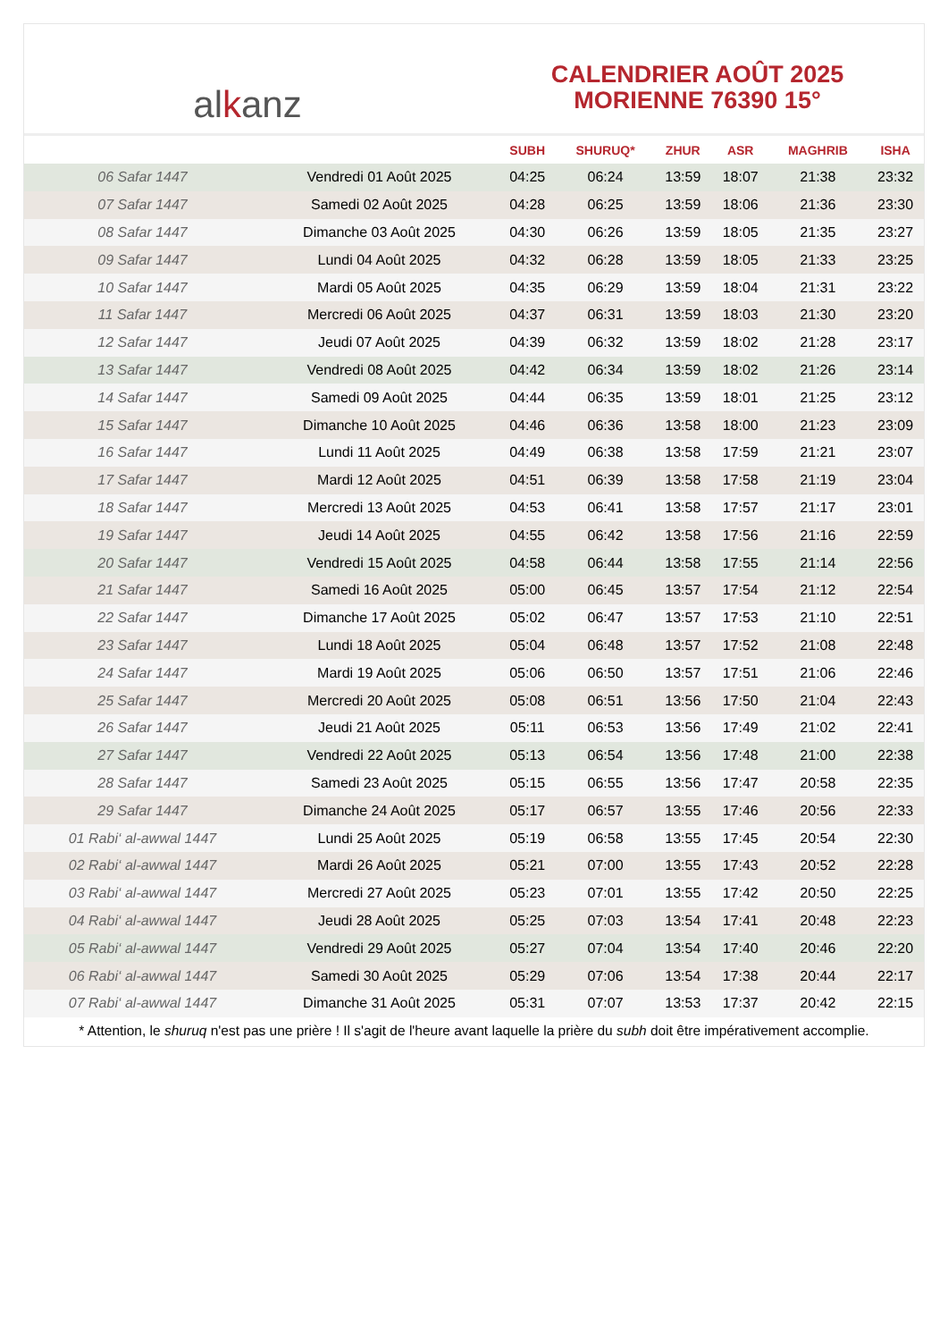al k anz
CALENDRIER AOÛT 2025
MORIENNE 76390 15°
| | | SUBH | SHURUQ* | ZHUR | ASR | MAGHRIB | ISHA |
| --- | --- | --- | --- | --- | --- | --- | --- |
| 06 Safar 1447 | Vendredi 01 Août 2025 | 04:25 | 06:24 | 13:59 | 18:07 | 21:38 | 23:32 |
| 07 Safar 1447 | Samedi 02 Août 2025 | 04:28 | 06:25 | 13:59 | 18:06 | 21:36 | 23:30 |
| 08 Safar 1447 | Dimanche 03 Août 2025 | 04:30 | 06:26 | 13:59 | 18:05 | 21:35 | 23:27 |
| 09 Safar 1447 | Lundi 04 Août 2025 | 04:32 | 06:28 | 13:59 | 18:05 | 21:33 | 23:25 |
| 10 Safar 1447 | Mardi 05 Août 2025 | 04:35 | 06:29 | 13:59 | 18:04 | 21:31 | 23:22 |
| 11 Safar 1447 | Mercredi 06 Août 2025 | 04:37 | 06:31 | 13:59 | 18:03 | 21:30 | 23:20 |
| 12 Safar 1447 | Jeudi 07 Août 2025 | 04:39 | 06:32 | 13:59 | 18:02 | 21:28 | 23:17 |
| 13 Safar 1447 | Vendredi 08 Août 2025 | 04:42 | 06:34 | 13:59 | 18:02 | 21:26 | 23:14 |
| 14 Safar 1447 | Samedi 09 Août 2025 | 04:44 | 06:35 | 13:59 | 18:01 | 21:25 | 23:12 |
| 15 Safar 1447 | Dimanche 10 Août 2025 | 04:46 | 06:36 | 13:58 | 18:00 | 21:23 | 23:09 |
| 16 Safar 1447 | Lundi 11 Août 2025 | 04:49 | 06:38 | 13:58 | 17:59 | 21:21 | 23:07 |
| 17 Safar 1447 | Mardi 12 Août 2025 | 04:51 | 06:39 | 13:58 | 17:58 | 21:19 | 23:04 |
| 18 Safar 1447 | Mercredi 13 Août 2025 | 04:53 | 06:41 | 13:58 | 17:57 | 21:17 | 23:01 |
| 19 Safar 1447 | Jeudi 14 Août 2025 | 04:55 | 06:42 | 13:58 | 17:56 | 21:16 | 22:59 |
| 20 Safar 1447 | Vendredi 15 Août 2025 | 04:58 | 06:44 | 13:58 | 17:55 | 21:14 | 22:56 |
| 21 Safar 1447 | Samedi 16 Août 2025 | 05:00 | 06:45 | 13:57 | 17:54 | 21:12 | 22:54 |
| 22 Safar 1447 | Dimanche 17 Août 2025 | 05:02 | 06:47 | 13:57 | 17:53 | 21:10 | 22:51 |
| 23 Safar 1447 | Lundi 18 Août 2025 | 05:04 | 06:48 | 13:57 | 17:52 | 21:08 | 22:48 |
| 24 Safar 1447 | Mardi 19 Août 2025 | 05:06 | 06:50 | 13:57 | 17:51 | 21:06 | 22:46 |
| 25 Safar 1447 | Mercredi 20 Août 2025 | 05:08 | 06:51 | 13:56 | 17:50 | 21:04 | 22:43 |
| 26 Safar 1447 | Jeudi 21 Août 2025 | 05:11 | 06:53 | 13:56 | 17:49 | 21:02 | 22:41 |
| 27 Safar 1447 | Vendredi 22 Août 2025 | 05:13 | 06:54 | 13:56 | 17:48 | 21:00 | 22:38 |
| 28 Safar 1447 | Samedi 23 Août 2025 | 05:15 | 06:55 | 13:56 | 17:47 | 20:58 | 22:35 |
| 29 Safar 1447 | Dimanche 24 Août 2025 | 05:17 | 06:57 | 13:55 | 17:46 | 20:56 | 22:33 |
| 01 Rabi‘ al-awwal 1447 | Lundi 25 Août 2025 | 05:19 | 06:58 | 13:55 | 17:45 | 20:54 | 22:30 |
| 02 Rabi‘ al-awwal 1447 | Mardi 26 Août 2025 | 05:21 | 07:00 | 13:55 | 17:43 | 20:52 | 22:28 |
| 03 Rabi‘ al-awwal 1447 | Mercredi 27 Août 2025 | 05:23 | 07:01 | 13:55 | 17:42 | 20:50 | 22:25 |
| 04 Rabi‘ al-awwal 1447 | Jeudi 28 Août 2025 | 05:25 | 07:03 | 13:54 | 17:41 | 20:48 | 22:23 |
| 05 Rabi‘ al-awwal 1447 | Vendredi 29 Août 2025 | 05:27 | 07:04 | 13:54 | 17:40 | 20:46 | 22:20 |
| 06 Rabi‘ al-awwal 1447 | Samedi 30 Août 2025 | 05:29 | 07:06 | 13:54 | 17:38 | 20:44 | 22:17 |
| 07 Rabi‘ al-awwal 1447 | Dimanche 31 Août 2025 | 05:31 | 07:07 | 13:53 | 17:37 | 20:42 | 22:15 |
* Attention, le shuruq n'est pas une prière ! Il s'agit de l'heure avant laquelle la prière du subh doit être impérativement accomplie.